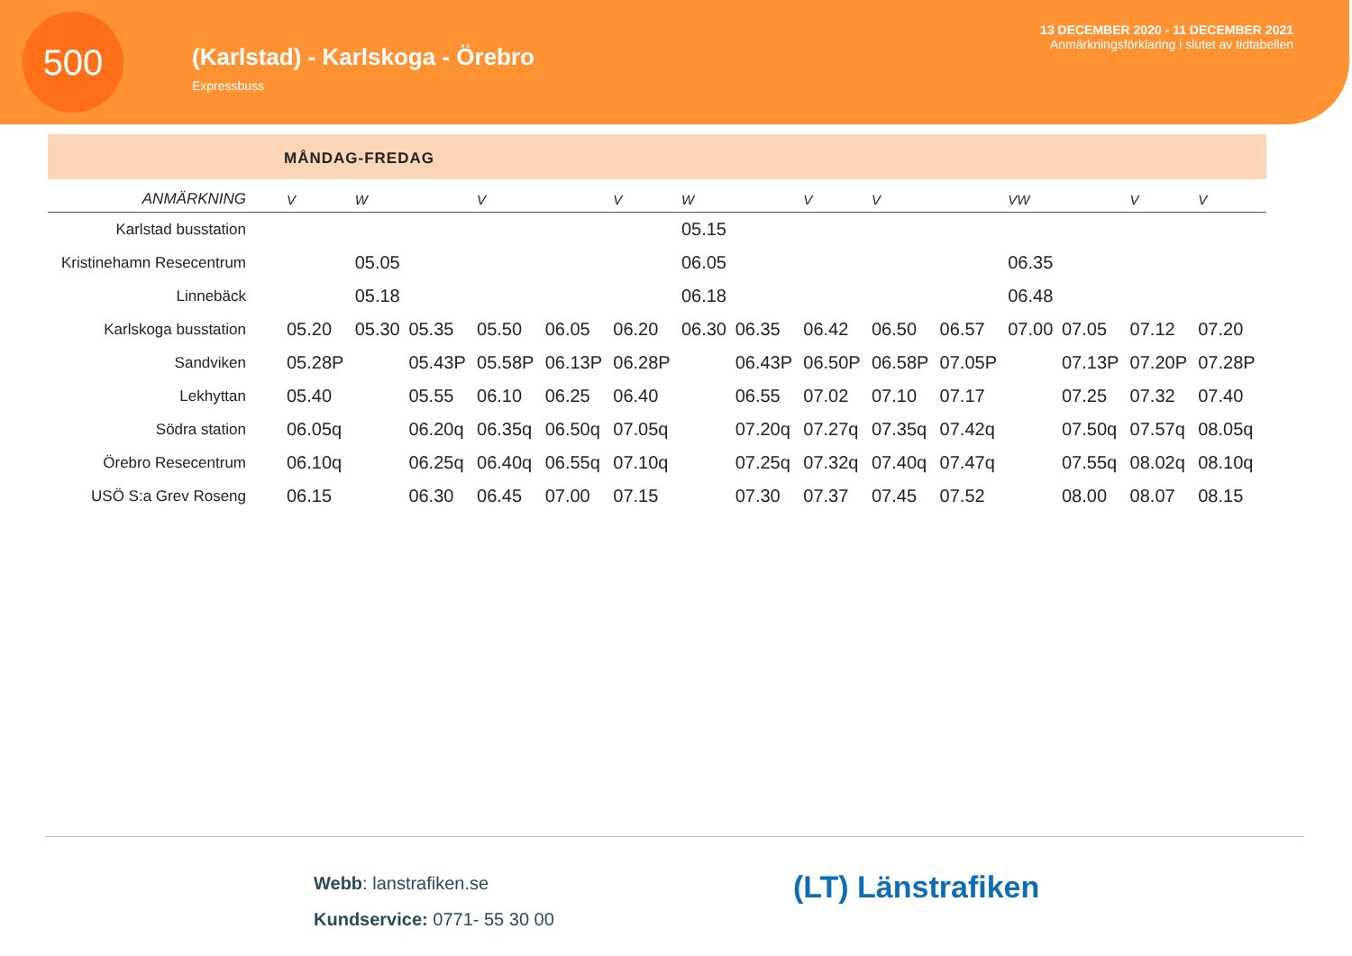500
(Karlstad) - Karlskoga - Örebro
Expressbuss
13 DECEMBER 2020 - 11 DECEMBER 2021
Anmärkningsförklaring i slutet av tidtabellen
MÅNDAG-FREDAG
| ANMÄRKNING | V | W | | V | | V | W | | V | V | | VW | | V | V |
| --- | --- | --- | --- | --- | --- | --- | --- | --- | --- | --- | --- | --- | --- | --- | --- |
| Karlstad busstation | | | | | | | 05.15 | | | | | | | | |
| Kristinehamn Resecentrum | | 05.05 | | | | | 06.05 | | | | | 06.35 | | | |
| Linnebäck | | 05.18 | | | | | 06.18 | | | | | 06.48 | | | |
| Karlskoga busstation | 05.20 | 05.30 | 05.35 | 05.50 | 06.05 | 06.20 | 06.30 | 06.35 | 06.42 | 06.50 | 06.57 | 07.00 | 07.05 | 07.12 | 07.20 |
| Sandviken | 05.28P | | 05.43P | 05.58P | 06.13P | 06.28P | | 06.43P | 06.50P | 06.58P | 07.05P | | 07.13P | 07.20P | 07.28P |
| Lekhyttan | 05.40 | | 05.55 | 06.10 | 06.25 | 06.40 | | 06.55 | 07.02 | 07.10 | 07.17 | | 07.25 | 07.32 | 07.40 |
| Södra station | 06.05q | | 06.20q | 06.35q | 06.50q | 07.05q | | 07.20q | 07.27q | 07.35q | 07.42q | | 07.50q | 07.57q | 08.05q |
| Örebro Resecentrum | 06.10q | | 06.25q | 06.40q | 06.55q | 07.10q | | 07.25q | 07.32q | 07.40q | 07.47q | | 07.55q | 08.02q | 08.10q |
| USÖ S:a Grev Roseng | 06.15 | | 06.30 | 06.45 | 07.00 | 07.15 | | 07.30 | 07.37 | 07.45 | 07.52 | | 08.00 | 08.07 | 08.15 |
Webb: lanstrafiken.se
Kundservice: 0771- 55 30 00
(LT) Länstrafiken